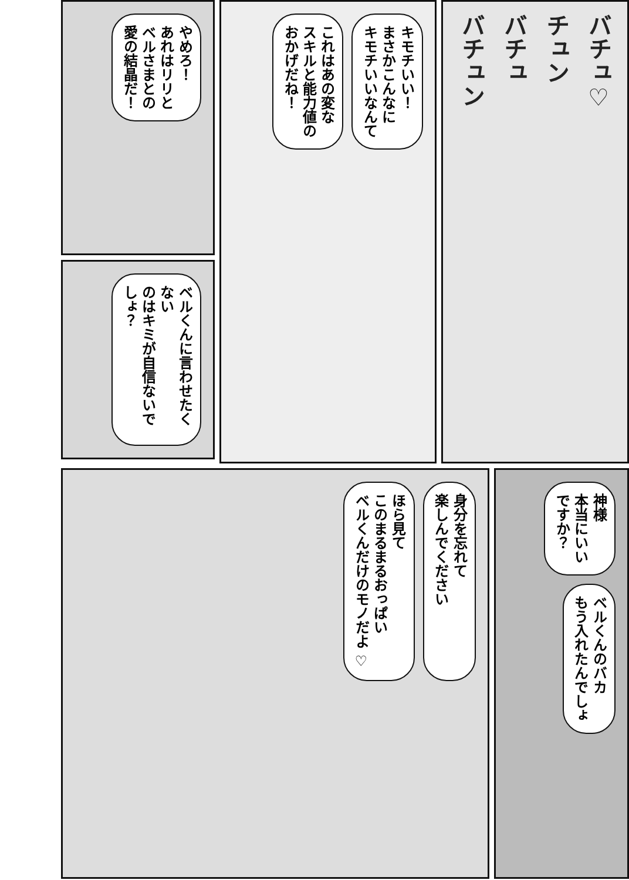バチュ♡
チュン
バチュ
バチュン
キモチいい！
まさかこんなに
キモチいいなんて
これはあの変な
スキルと能力値の
おかげだね！
やめろ！
あれはリリと
ベルさまとの
愛の結晶だ！
ベルくんに言わせたくない
のはキミが自信ないでしょ？
神様
本当にいい
ですか？
ベルくんのバカ
もう入れたんでしょ
身分を忘れて
楽しんでください
ほら見て
このまるまるおっぱい
ベルくんだけのモノだよ ♡